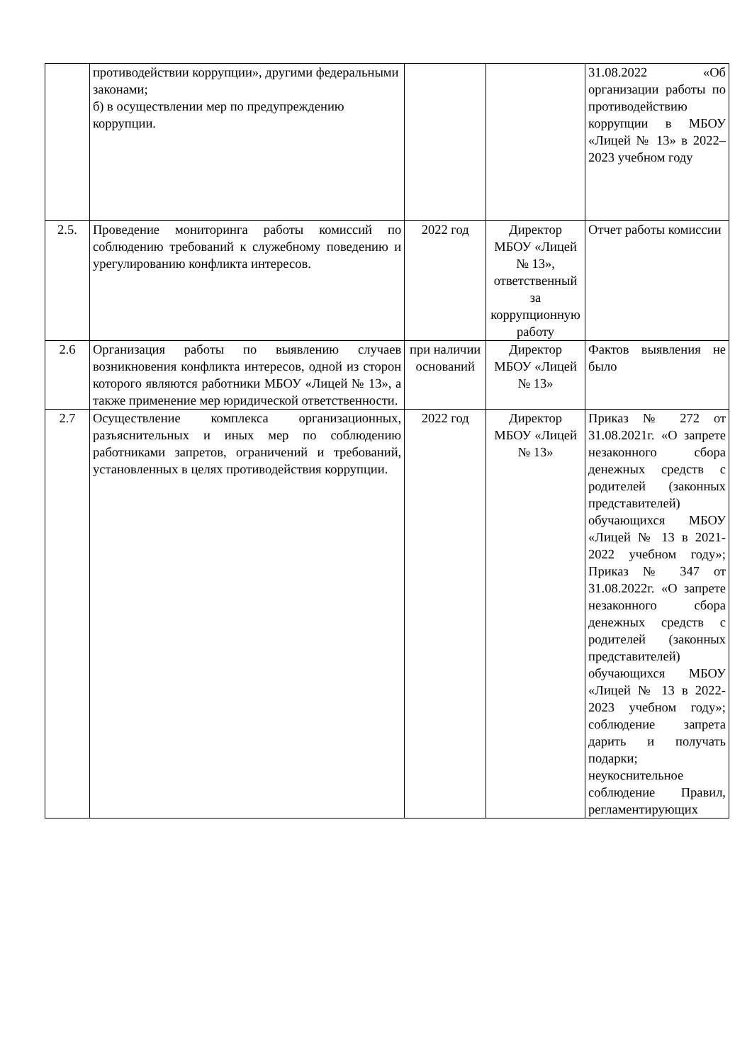| | противодействии коррупции», другими федеральными законами; б) в осуществлении мер по предупреждению коррупции. | | | 31.08.2022 «Об организации работы по противодействию коррупции в МБОУ «Лицей № 13» в 2022–2023 учебном году |
| 2.5. | Проведение мониторинга работы комиссий по соблюдению требований к служебному поведению и урегулированию конфликта интересов. | 2022 год | Директор МБОУ «Лицей № 13», ответственный за коррупционную работу | Отчет работы комиссии |
| 2.6 | Организация работы по выявлению случаев возникновения конфликта интересов, одной из сторон которого являются работники МБОУ «Лицей № 13», а также применение мер юридической ответственности. | при наличии оснований | Директор МБОУ «Лицей № 13» | Фактов выявления не было |
| 2.7 | Осуществление комплекса организационных, разъяснительных и иных мер по соблюдению работниками запретов, ограничений и требований, установленных в целях противодействия коррупции. | 2022 год | Директор МБОУ «Лицей № 13» | Приказ № 272 от 31.08.2021г. «О запрете незаконного сбора денежных средств с родителей (законных представителей) обучающихся МБОУ «Лицей № 13 в 2021-2022 учебном году»; Приказ № 347 от 31.08.2022г. «О запрете незаконного сбора денежных средств с родителей (законных представителей) обучающихся МБОУ «Лицей № 13 в 2022-2023 учебном году»; соблюдение запрета дарить и получать подарки; неукоснительное соблюдение Правил, регламентирующих |